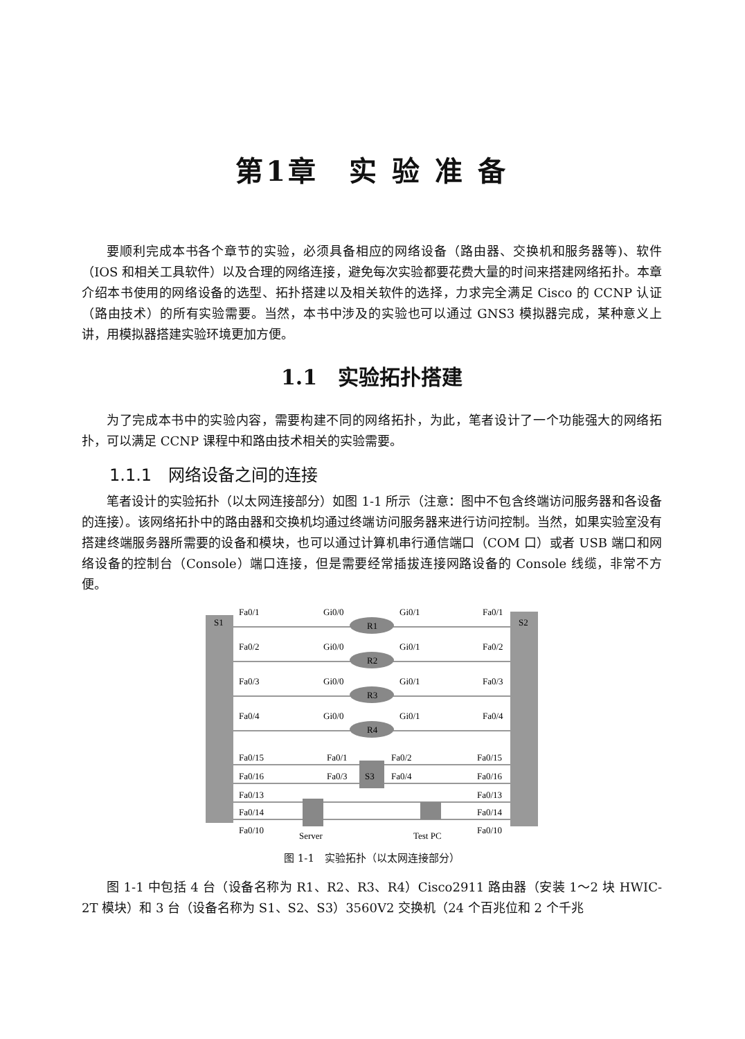第1章　实 验 准 备
要顺利完成本书各个章节的实验，必须具备相应的网络设备（路由器、交换机和服务器等)、软件（IOS 和相关工具软件）以及合理的网络连接，避免每次实验都要花费大量的时间来搭建网络拓扑。本章介绍本书使用的网络设备的选型、拓扑搭建以及相关软件的选择，力求完全满足 Cisco 的 CCNP 认证（路由技术）的所有实验需要。当然，本书中涉及的实验也可以通过 GNS3 模拟器完成，某种意义上讲，用模拟器搭建实验环境更加方便。
1.1　实验拓扑搭建
为了完成本书中的实验内容，需要构建不同的网络拓扑，为此，笔者设计了一个功能强大的网络拓扑，可以满足 CCNP 课程中和路由技术相关的实验需要。
1.1.1　网络设备之间的连接
笔者设计的实验拓扑（以太网连接部分）如图 1-1 所示（注意：图中不包含终端访问服务器和各设备的连接）。该网络拓扑中的路由器和交换机均通过终端访问服务器来进行访问控制。当然，如果实验室没有搭建终端服务器所需要的设备和模块，也可以通过计算机串行通信端口（COM 口）或者 USB 端口和网络设备的控制台（Console）端口连接，但是需要经常插拔连接网路设备的 Console 线缆，非常不方便。
S1
S2
Fa0/1
Gi0/0
R1
Gi0/1
Fa0/1
Fa0/2
Gi0/0
R2
Gi0/1
Fa0/2
Fa0/3
Gi0/0
R3
Gi0/1
Fa0/3
Fa0/4
Gi0/0
R4
Gi0/1
Fa0/4
Fa0/15
Fa0/1
Fa0/2
Fa0/15
Fa0/16
Fa0/3
S3
Fa0/4
Fa0/16
Fa0/13
Fa0/13
Fa0/14
Fa0/14
Fa0/10
Fa0/10
Server
Test PC
图 1-1　实验拓扑（以太网连接部分）
图 1-1 中包括 4 台（设备名称为 R1、R2、R3、R4）Cisco2911 路由器（安装 1～2 块 HWIC-2T 模块）和 3 台（设备名称为 S1、S2、S3）3560V2 交换机（24 个百兆位和 2 个千兆